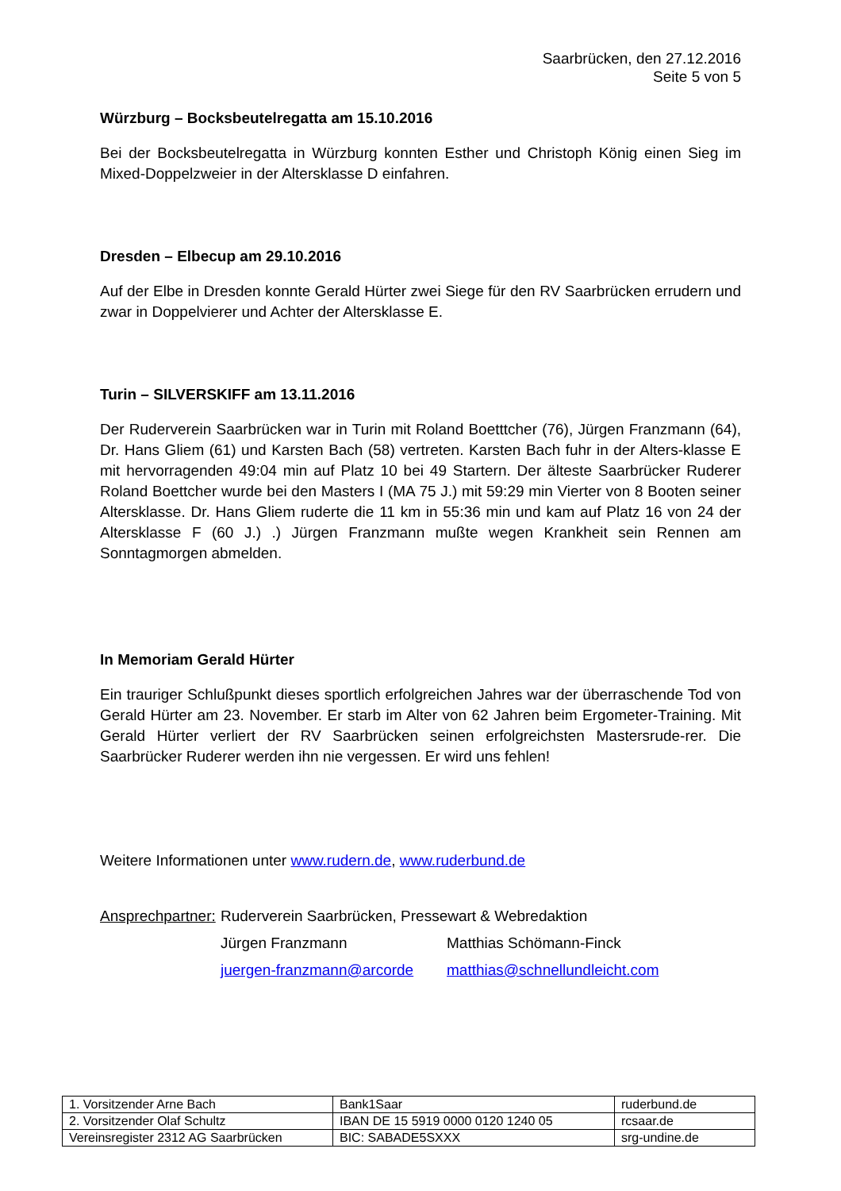Saarbrücken, den 27.12.2016
Seite 5 von 5
Würzburg – Bocksbeutelregatta am 15.10.2016
Bei der Bocksbeutelregatta in Würzburg konnten Esther und Christoph König einen Sieg im Mixed-Doppelzweier in der Altersklasse D einfahren.
Dresden – Elbecup am 29.10.2016
Auf der Elbe in Dresden konnte Gerald Hürter zwei Siege für den RV Saarbrücken errudern und zwar in Doppelvierer und Achter der Altersklasse E.
Turin – SILVERSKIFF am 13.11.2016
Der Ruderverein Saarbrücken war in Turin mit Roland Boetttcher (76), Jürgen Franzmann (64), Dr. Hans Gliem (61) und Karsten Bach (58) vertreten. Karsten Bach fuhr in der Alters-klasse E mit hervorragenden 49:04 min auf Platz 10 bei 49 Startern. Der älteste Saarbrücker Ruderer Roland Boettcher wurde bei den Masters I (MA 75 J.) mit 59:29 min Vierter von 8 Booten seiner Altersklasse. Dr. Hans Gliem ruderte die 11 km in 55:36 min und kam auf Platz 16 von 24 der Altersklasse F (60 J.) .) Jürgen Franzmann mußte wegen Krankheit sein Rennen am Sonntagmorgen abmelden.
In Memoriam Gerald Hürter
Ein trauriger Schlußpunkt dieses sportlich erfolgreichen Jahres war der überraschende Tod von Gerald Hürter am 23. November. Er starb im Alter von 62 Jahren beim Ergometer-Training. Mit Gerald Hürter verliert der RV Saarbrücken seinen erfolgreichsten Mastersrude-rer. Die Saarbrücker Ruderer werden ihn nie vergessen. Er wird uns fehlen!
Weitere Informationen unter www.rudern.de, www.ruderbund.de
| Ansprechpartner: | Ruderverein Saarbrücken, Pressewart & Webredaktion | |
| | Jürgen Franzmann | Matthias Schömann-Finck |
| | juergen-franzmann@arcorde | matthias@schnellundleicht.com |
| 1. Vorsitzender Arne Bach | Bank1Saar | ruderbund.de |
| 2. Vorsitzender Olaf Schultz | IBAN DE 15 5919 0000 0120 1240 05 | rcsaar.de |
| Vereinsregister 2312 AG Saarbrücken | BIC: SABADE5SXXX | srg-undine.de |